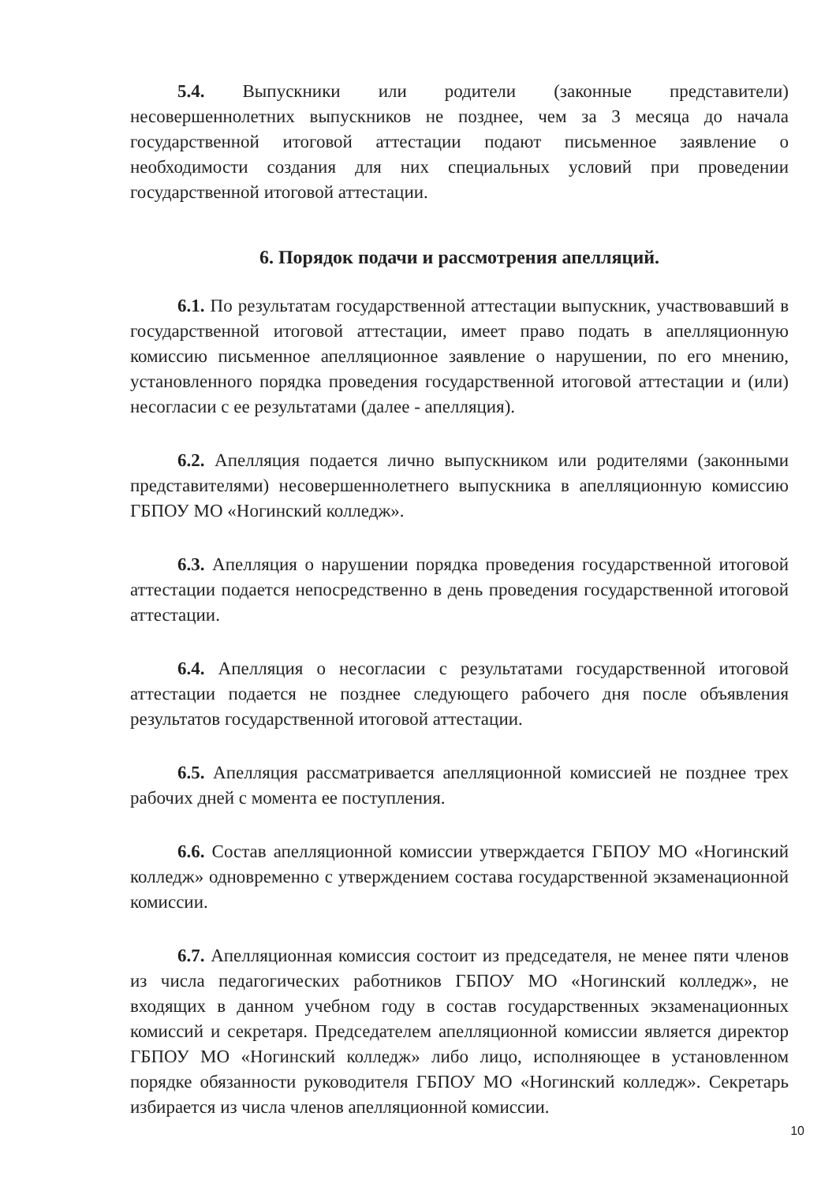5.4. Выпускники или родители (законные представители) несовершеннолетних выпускников не позднее, чем за 3 месяца до начала государственной итоговой аттестации подают письменное заявление о необходимости создания для них специальных условий при проведении государственной итоговой аттестации.
6. Порядок подачи и рассмотрения апелляций.
6.1. По результатам государственной аттестации выпускник, участвовавший в государственной итоговой аттестации, имеет право подать в апелляционную комиссию письменное апелляционное заявление о нарушении, по его мнению, установленного порядка проведения государственной итоговой аттестации и (или) несогласии с ее результатами (далее - апелляция).
6.2. Апелляция подается лично выпускником или родителями (законными представителями) несовершеннолетнего выпускника в апелляционную комиссию ГБПОУ МО «Ногинский колледж».
6.3. Апелляция о нарушении порядка проведения государственной итоговой аттестации подается непосредственно в день проведения государственной итоговой аттестации.
6.4. Апелляция о несогласии с результатами государственной итоговой аттестации подается не позднее следующего рабочего дня после объявления результатов государственной итоговой аттестации.
6.5. Апелляция рассматривается апелляционной комиссией не позднее трех рабочих дней с момента ее поступления.
6.6. Состав апелляционной комиссии утверждается ГБПОУ МО «Ногинский колледж» одновременно с утверждением состава государственной экзаменационной комиссии.
6.7. Апелляционная комиссия состоит из председателя, не менее пяти членов из числа педагогических работников ГБПОУ МО «Ногинский колледж», не входящих в данном учебном году в состав государственных экзаменационных комиссий и секретаря. Председателем апелляционной комиссии является директор ГБПОУ МО «Ногинский колледж» либо лицо, исполняющее в установленном порядке обязанности руководителя ГБПОУ МО «Ногинский колледж». Секретарь избирается из числа членов апелляционной комиссии.
10